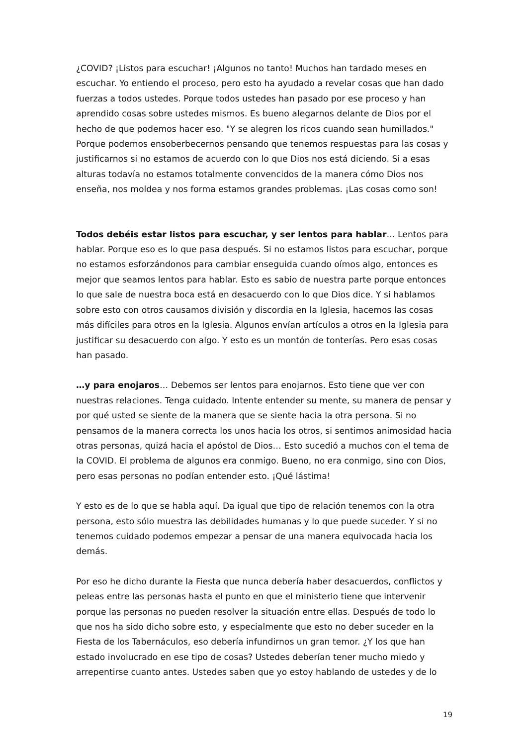¿COVID? ¡Listos para escuchar! ¡Algunos no tanto! Muchos han tardado meses en escuchar. Yo entiendo el proceso, pero esto ha ayudado a revelar cosas que han dado fuerzas a todos ustedes. Porque todos ustedes han pasado por ese proceso y han aprendido cosas sobre ustedes mismos. Es bueno alegarnos delante de Dios por el hecho de que podemos hacer eso. "Y se alegren los ricos cuando sean humillados." Porque podemos ensoberbecernos pensando que tenemos respuestas para las cosas y justificarnos si no estamos de acuerdo con lo que Dios nos está diciendo. Si a esas alturas todavía no estamos totalmente convencidos de la manera cómo Dios nos enseña, nos moldea y nos forma estamos grandes problemas. ¡Las cosas como son!
Todos debéis estar listos para escuchar, y ser lentos para hablar… Lentos para hablar. Porque eso es lo que pasa después. Si no estamos listos para escuchar, porque no estamos esforzándonos para cambiar enseguida cuando oímos algo, entonces es mejor que seamos lentos para hablar. Esto es sabio de nuestra parte porque entonces lo que sale de nuestra boca está en desacuerdo con lo que Dios dice. Y si hablamos sobre esto con otros causamos división y discordia en la Iglesia, hacemos las cosas más difíciles para otros en la Iglesia. Algunos envían artículos a otros en la Iglesia para justificar su desacuerdo con algo. Y esto es un montón de tonterías. Pero esas cosas han pasado.
…y para enojaros… Debemos ser lentos para enojarnos. Esto tiene que ver con nuestras relaciones. Tenga cuidado. Intente entender su mente, su manera de pensar y por qué usted se siente de la manera que se siente hacia la otra persona. Si no pensamos de la manera correcta los unos hacia los otros, si sentimos animosidad hacia otras personas, quizá hacia el apóstol de Dios… Esto sucedió a muchos con el tema de la COVID. El problema de algunos era conmigo. Bueno, no era conmigo, sino con Dios, pero esas personas no podían entender esto. ¡Qué lástima!
Y esto es de lo que se habla aquí. Da igual que tipo de relación tenemos con la otra persona, esto sólo muestra las debilidades humanas y lo que puede suceder. Y si no tenemos cuidado podemos empezar a pensar de una manera equivocada hacia los demás.
Por eso he dicho durante la Fiesta que nunca debería haber desacuerdos, conflictos y peleas entre las personas hasta el punto en que el ministerio tiene que intervenir porque las personas no pueden resolver la situación entre ellas. Después de todo lo que nos ha sido dicho sobre esto, y especialmente que esto no deber suceder en la Fiesta de los Tabernáculos, eso debería infundirnos un gran temor. ¿Y los que han estado involucrado en ese tipo de cosas? Ustedes deberían tener mucho miedo y arrepentirse cuanto antes. Ustedes saben que yo estoy hablando de ustedes y de lo
19